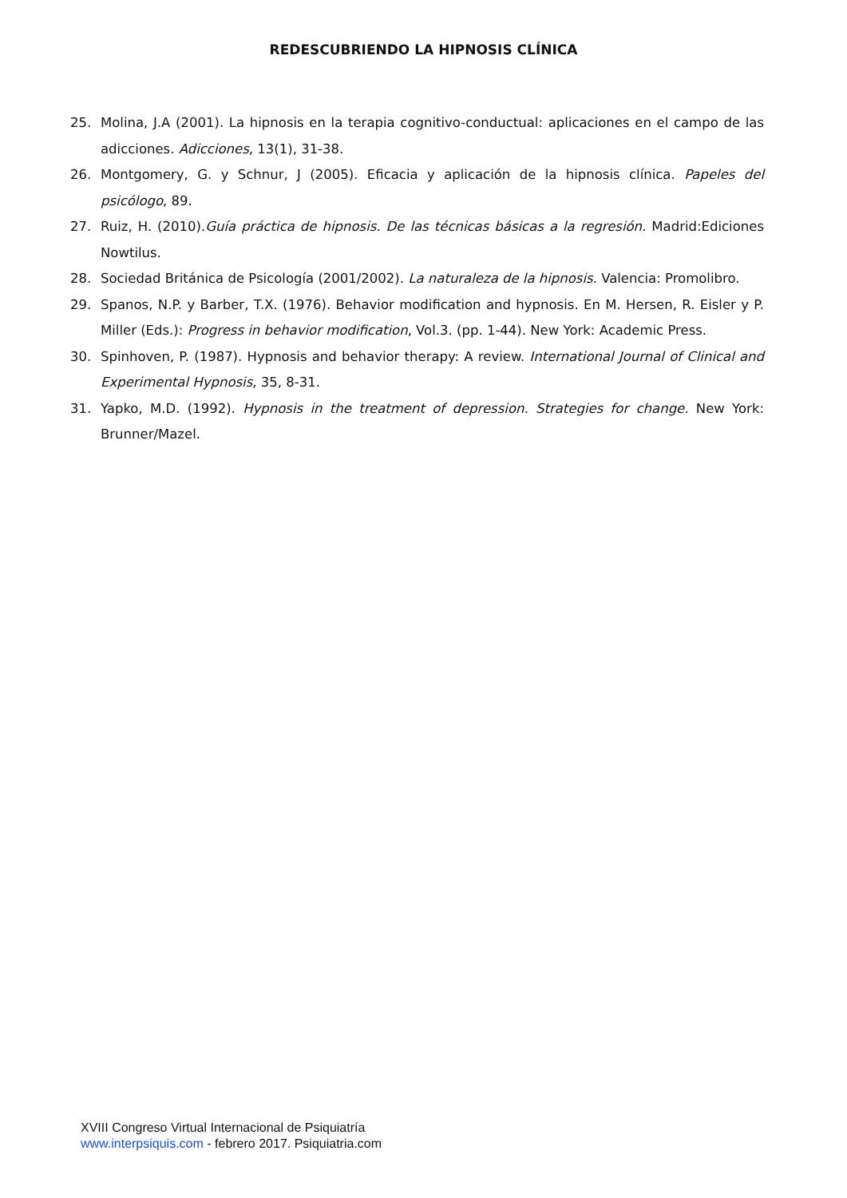REDESCUBRIENDO LA HIPNOSIS CLÍNICA
25. Molina, J.A (2001). La hipnosis en la terapia cognitivo-conductual: aplicaciones en el campo de las adicciones. Adicciones, 13(1), 31-38.
26. Montgomery, G. y Schnur, J (2005). Eficacia y aplicación de la hipnosis clínica. Papeles del psicólogo, 89.
27. Ruiz, H. (2010).Guía práctica de hipnosis. De las técnicas básicas a la regresión. Madrid:Ediciones Nowtilus.
28. Sociedad Británica de Psicología (2001/2002). La naturaleza de la hipnosis. Valencia: Promolibro.
29. Spanos, N.P. y Barber, T.X. (1976). Behavior modification and hypnosis. En M. Hersen, R. Eisler y P. Miller (Eds.): Progress in behavior modification, Vol.3. (pp. 1-44). New York: Academic Press.
30. Spinhoven, P. (1987). Hypnosis and behavior therapy: A review. International Journal of Clinical and Experimental Hypnosis, 35, 8-31.
31. Yapko, M.D. (1992). Hypnosis in the treatment of depression. Strategies for change. New York: Brunner/Mazel.
XVIII Congreso Virtual Internacional de Psiquiatría
www.interpsiquis.com - febrero 2017. Psiquiatria.com